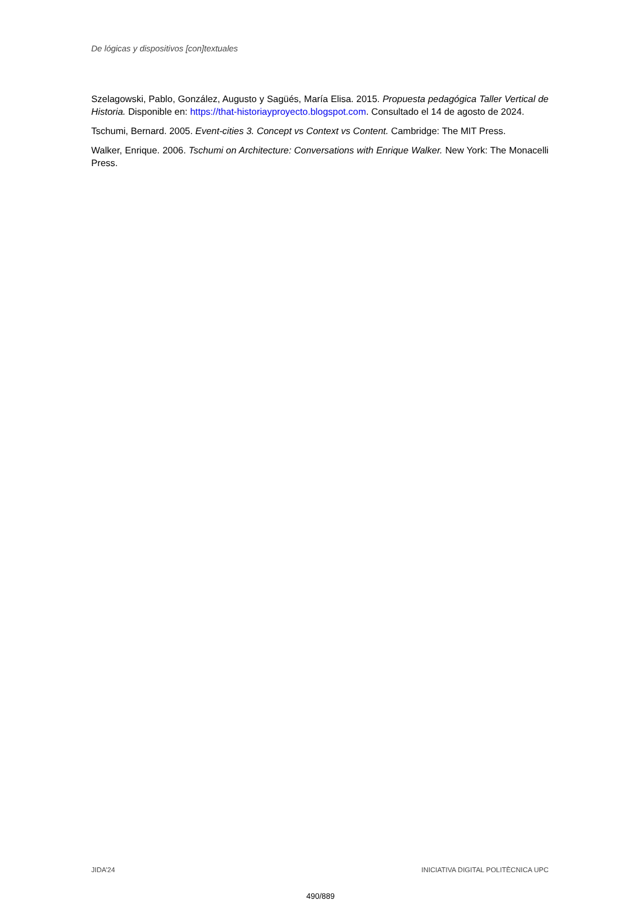De lógicas y dispositivos [con]textuales
Szelagowski, Pablo, González, Augusto y Sagüés, María Elisa. 2015. Propuesta pedagógica Taller Vertical de Historia. Disponible en: https://that-historiayproyecto.blogspot.com. Consultado el 14 de agosto de 2024.
Tschumi, Bernard. 2005. Event-cities 3. Concept vs Context vs Content. Cambridge: The MIT Press.
Walker, Enrique. 2006. Tschumi on Architecture: Conversations with Enrique Walker. New York: The Monacelli Press.
JIDA’24 INICIATIVA DIGITAL POLITÈCNICA UPC
490/889